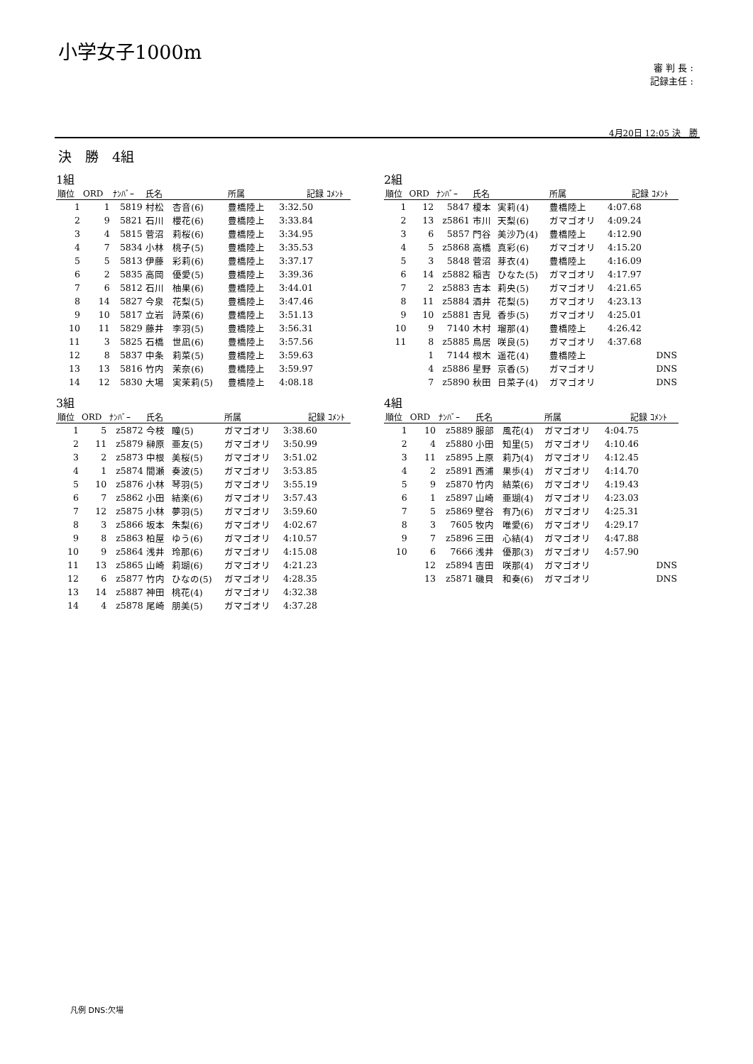小学女子1000m
審 判 長 :
記録主任 :
4月20日 12:05 決　勝
決　勝　4組
1組
| 順位 | ORD | ﾅﾝﾊﾞｰ | 氏名 | | 所属 | 記録 | ｺﾒﾝﾄ |
| --- | --- | --- | --- | --- | --- | --- | --- |
| 1 | 1 | 5819 | 村松 | 杏音(6) | 豊橋陸上 | 3:32.50 | |
| 2 | 9 | 5821 | 石川 | 櫻花(6) | 豊橋陸上 | 3:33.84 | |
| 3 | 4 | 5815 | 菅沼 | 莉桜(6) | 豊橋陸上 | 3:34.95 | |
| 4 | 7 | 5834 | 小林 | 桃子(5) | 豊橋陸上 | 3:35.53 | |
| 5 | 5 | 5813 | 伊藤 | 彩莉(6) | 豊橋陸上 | 3:37.17 | |
| 6 | 2 | 5835 | 高岡 | 優愛(5) | 豊橋陸上 | 3:39.36 | |
| 7 | 6 | 5812 | 石川 | 柚果(6) | 豊橋陸上 | 3:44.01 | |
| 8 | 14 | 5827 | 今泉 | 花梨(5) | 豊橋陸上 | 3:47.46 | |
| 9 | 10 | 5817 | 立岩 | 詩菜(6) | 豊橋陸上 | 3:51.13 | |
| 10 | 11 | 5829 | 藤井 | 李羽(5) | 豊橋陸上 | 3:56.31 | |
| 11 | 3 | 5825 | 石橋 | 世凪(6) | 豊橋陸上 | 3:57.56 | |
| 12 | 8 | 5837 | 中条 | 莉菜(5) | 豊橋陸上 | 3:59.63 | |
| 13 | 13 | 5816 | 竹内 | 茉奈(6) | 豊橋陸上 | 3:59.97 | |
| 14 | 12 | 5830 | 大場 | 実茉莉(5) | 豊橋陸上 | 4:08.18 | |
2組
| 順位 | ORD | ﾅﾝﾊﾞｰ | 氏名 | | 所属 | 記録 | ｺﾒﾝﾄ |
| --- | --- | --- | --- | --- | --- | --- | --- |
| 1 | 12 | 5847 | 榎本 | 実莉(4) | 豊橋陸上 | 4:07.68 | |
| 2 | 13 | z5861 | 市川 | 天梨(6) | ガマゴオリ | 4:09.24 | |
| 3 | 6 | 5857 | 門谷 | 美沙乃(4) | 豊橋陸上 | 4:12.90 | |
| 4 | 5 | z5868 | 高橋 | 真彩(6) | ガマゴオリ | 4:15.20 | |
| 5 | 3 | 5848 | 菅沼 | 芽衣(4) | 豊橋陸上 | 4:16.09 | |
| 6 | 14 | z5882 | 稲吉 | ひなた(5) | ガマゴオリ | 4:17.97 | |
| 7 | 2 | z5883 | 吉本 | 莉央(5) | ガマゴオリ | 4:21.65 | |
| 8 | 11 | z5884 | 酒井 | 花梨(5) | ガマゴオリ | 4:23.13 | |
| 9 | 10 | z5881 | 吉見 | 香歩(5) | ガマゴオリ | 4:25.01 | |
| 10 | 9 | 7140 | 木村 | 瑠那(4) | 豊橋陸上 | 4:26.42 | |
| 11 | 8 | z5885 | 鳥居 | 咲良(5) | ガマゴオリ | 4:37.68 | |
| | 1 | 7144 | 根木 | 遥花(4) | 豊橋陸上 | | DNS |
| | 4 | z5886 | 星野 | 京香(5) | ガマゴオリ | | DNS |
| | 7 | z5890 | 秋田 | 日菜子(4) | ガマゴオリ | | DNS |
3組
| 順位 | ORD | ﾅﾝﾊﾞｰ | 氏名 | | 所属 | 記録 | ｺﾒﾝﾄ |
| --- | --- | --- | --- | --- | --- | --- | --- |
| 1 | 5 | z5872 | 今枝 | 瞳(5) | ガマゴオリ | 3:38.60 | |
| 2 | 11 | z5879 | 榊原 | 亜友(5) | ガマゴオリ | 3:50.99 | |
| 3 | 2 | z5873 | 中根 | 美桜(5) | ガマゴオリ | 3:51.02 | |
| 4 | 1 | z5874 | 間瀬 | 奏波(5) | ガマゴオリ | 3:53.85 | |
| 5 | 10 | z5876 | 小林 | 琴羽(5) | ガマゴオリ | 3:55.19 | |
| 6 | 7 | z5862 | 小田 | 結楽(6) | ガマゴオリ | 3:57.43 | |
| 7 | 12 | z5875 | 小林 | 夢羽(5) | ガマゴオリ | 3:59.60 | |
| 8 | 3 | z5866 | 坂本 | 朱梨(6) | ガマゴオリ | 4:02.67 | |
| 9 | 8 | z5863 | 柏屋 | ゆう(6) | ガマゴオリ | 4:10.57 | |
| 10 | 9 | z5864 | 浅井 | 玲那(6) | ガマゴオリ | 4:15.08 | |
| 11 | 13 | z5865 | 山崎 | 莉瑚(6) | ガマゴオリ | 4:21.23 | |
| 12 | 6 | z5877 | 竹内 | ひなの(5) | ガマゴオリ | 4:28.35 | |
| 13 | 14 | z5887 | 神田 | 桃花(4) | ガマゴオリ | 4:32.38 | |
| 14 | 4 | z5878 | 尾崎 | 朋美(5) | ガマゴオリ | 4:37.28 | |
4組
| 順位 | ORD | ﾅﾝﾊﾞｰ | 氏名 | | 所属 | 記録 | ｺﾒﾝﾄ |
| --- | --- | --- | --- | --- | --- | --- | --- |
| 1 | 10 | z5889 | 服部 | 風花(4) | ガマゴオリ | 4:04.75 | |
| 2 | 4 | z5880 | 小田 | 知里(5) | ガマゴオリ | 4:10.46 | |
| 3 | 11 | z5895 | 上原 | 莉乃(4) | ガマゴオリ | 4:12.45 | |
| 4 | 2 | z5891 | 西浦 | 果歩(4) | ガマゴオリ | 4:14.70 | |
| 5 | 9 | z5870 | 竹内 | 結菜(6) | ガマゴオリ | 4:19.43 | |
| 6 | 1 | z5897 | 山崎 | 亜瑚(4) | ガマゴオリ | 4:23.03 | |
| 7 | 5 | z5869 | 壁谷 | 有乃(6) | ガマゴオリ | 4:25.31 | |
| 8 | 3 | 7605 | 牧内 | 唯愛(6) | ガマゴオリ | 4:29.17 | |
| 9 | 7 | z5896 | 三田 | 心結(4) | ガマゴオリ | 4:47.88 | |
| 10 | 6 | 7666 | 浅井 | 優那(3) | ガマゴオリ | 4:57.90 | |
| | 12 | z5894 | 吉田 | 咲那(4) | ガマゴオリ | | DNS |
| | 13 | z5871 | 磯貝 | 和奏(6) | ガマゴオリ | | DNS |
凡例 DNS:欠場